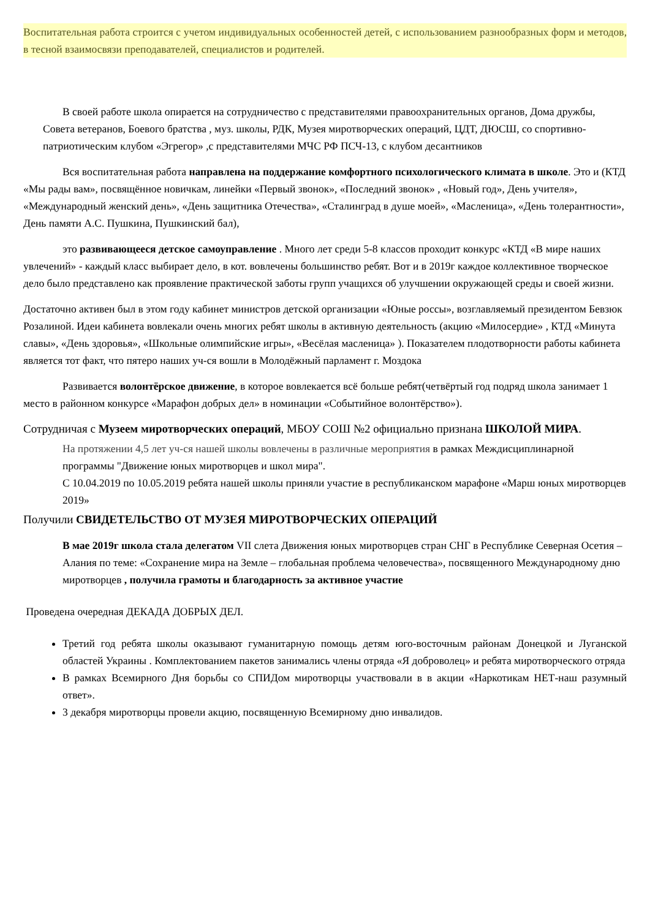Воспитательная работа строится с учетом индивидуальных особенностей детей, с использованием разнообразных форм и методов, в тесной взаимосвязи преподавателей, специалистов и родителей.
В своей работе школа опирается на сотрудничество с представителями правоохранительных органов, Дома дружбы, Совета ветеранов, Боевого братства , муз. школы, РДК, Музея миротворческих операций, ЦДТ, ДЮСШ, со спортивно-патриотическим клубом «Эгрегор» ,с представителями МЧС РФ ПСЧ-13, с клубом десантников
Вся воспитательная работа направлена на поддержание комфортного психологического климата в школе. Это и (КТД «Мы рады вам», посвящённое новичкам, линейки «Первый звонок», «Последний звонок» , «Новый год», День учителя», «Международный женский день», «День защитника Отечества», «Сталинград в душе моей», «Масленица», «День толерантности», День памяти А.С. Пушкина, Пушкинский бал),
это развивающееся детское самоуправление . Много лет среди 5-8 классов проходит конкурс «КТД «В мире наших увлечений» - каждый класс выбирает дело, в кот. вовлечены большинство ребят. Вот и в 2019г каждое коллективное творческое дело было представлено как проявление практической заботы групп учащихся об улучшении окружающей среды и своей жизни.
Достаточно активен был в этом году кабинет министров детской организации «Юные россы», возглавляемый президентом Бевзюк Розалиной. Идеи кабинета вовлекали очень многих ребят школы в активную деятельность (акцию «Милосердие» , КТД «Минута славы», «День здоровья», «Школьные олимпийские игры», «Весёлая масленица» ). Показателем плодотворности работы кабинета является тот факт, что пятеро наших уч-ся вошли в Молодёжный парламент г. Моздока
Развивается волонтёрское движение, в которое вовлекается всё больше ребят(четвёртый год подряд школа занимает 1 место в районном конкурсе «Марафон добрых дел» в номинации «Событийное волонтёрство»).
Сотрудничая с Музеем миротворческих операций, МБОУ СОШ №2 официально признана ШКОЛОЙ МИРА.
На протяжении 4,5 лет уч-ся нашей школы вовлечены в различные мероприятия в рамках Междисциплинарной программы "Движение юных миротворцев и школ мира".
С 10.04.2019 по 10.05.2019 ребята нашей школы приняли участие в республиканском марафоне «Марш юных миротворцев 2019»
Получили СВИДЕТЕЛЬСТВО ОТ МУЗЕЯ МИРОТВОРЧЕСКИХ ОПЕРАЦИЙ
В мае 2019г школа стала делегатом VII слета Движения юных миротворцев стран СНГ в Республике Северная Осетия – Алания по теме: «Сохранение мира на Земле – глобальная проблема человечества», посвященного Международному дню миротворцев , получила грамоты и благодарность за активное участие
Проведена очередная ДЕКАДА ДОБРЫХ ДЕЛ.
Третий год ребята школы оказывают гуманитарную помощь детям юго-восточным районам Донецкой и Луганской областей Украины . Комплектованием пакетов занимались члены отряда «Я доброволец» и ребята миротворческого отряда
В рамках Всемирного Дня борьбы со СПИДом миротворцы участвовали в в акции «Наркотикам НЕТ-наш разумный ответ».
3 декабря миротворцы провели акцию, посвященную Всемирному дню инвалидов.